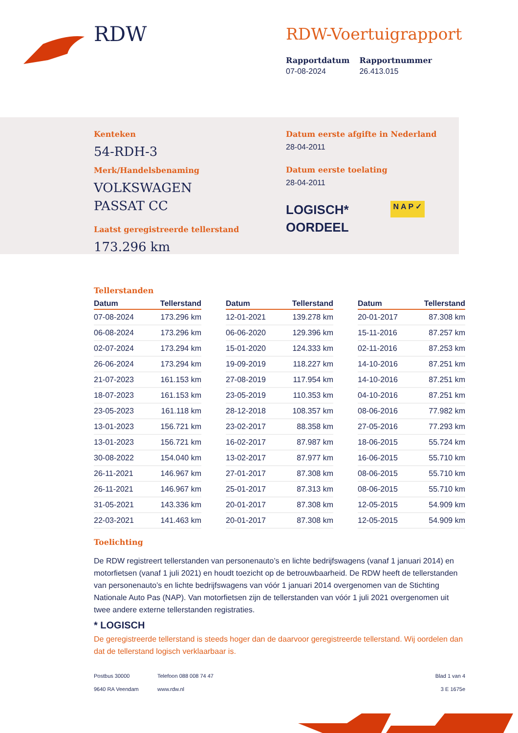RDW
RDW-Voertuigrapport
Rapportdatum
07-08-2024
Rapportnummer
26.413.015
Kenteken
54-RDH-3
Merk/Handelsbenaming
VOLKSWAGEN
PASSAT CC
Laatst geregistreerde tellerstand
173.296 km
Datum eerste afgifte in Nederland
28-04-2011
Datum eerste toelating
28-04-2011
LOGISCH*
OORDEEL
N A P ✓
Tellerstanden
| Datum | Tellerstand |
| --- | --- |
| 07-08-2024 | 173.296 km |
| 06-08-2024 | 173.296 km |
| 02-07-2024 | 173.294 km |
| 26-06-2024 | 173.294 km |
| 21-07-2023 | 161.153 km |
| 18-07-2023 | 161.153 km |
| 23-05-2023 | 161.118 km |
| 13-01-2023 | 156.721 km |
| 13-01-2023 | 156.721 km |
| 30-08-2022 | 154.040 km |
| 26-11-2021 | 146.967 km |
| 26-11-2021 | 146.967 km |
| 31-05-2021 | 143.336 km |
| 22-03-2021 | 141.463 km |
| Datum | Tellerstand |
| --- | --- |
| 12-01-2021 | 139.278 km |
| 06-06-2020 | 129.396 km |
| 15-01-2020 | 124.333 km |
| 19-09-2019 | 118.227 km |
| 27-08-2019 | 117.954 km |
| 23-05-2019 | 110.353 km |
| 28-12-2018 | 108.357 km |
| 23-02-2017 | 88.358 km |
| 16-02-2017 | 87.987 km |
| 13-02-2017 | 87.977 km |
| 27-01-2017 | 87.308 km |
| 25-01-2017 | 87.313 km |
| 20-01-2017 | 87.308 km |
| 20-01-2017 | 87.308 km |
| Datum | Tellerstand |
| --- | --- |
| 20-01-2017 | 87.308 km |
| 15-11-2016 | 87.257 km |
| 02-11-2016 | 87.253 km |
| 14-10-2016 | 87.251 km |
| 14-10-2016 | 87.251 km |
| 04-10-2016 | 87.251 km |
| 08-06-2016 | 77.982 km |
| 27-05-2016 | 77.293 km |
| 18-06-2015 | 55.724 km |
| 16-06-2015 | 55.710 km |
| 08-06-2015 | 55.710 km |
| 08-06-2015 | 55.710 km |
| 12-05-2015 | 54.909 km |
| 12-05-2015 | 54.909 km |
Toelichting
De RDW registreert tellerstanden van personenauto’s en lichte bedrijfswagens (vanaf 1 januari 2014) en motorfietsen (vanaf 1 juli 2021) en houdt toezicht op de betrouwbaarheid. De RDW heeft de tellerstanden van personenauto’s en lichte bedrijfswagens van vóór 1 januari 2014 overgenomen van de Stichting Nationale Auto Pas (NAP). Van motorfietsen zijn de tellerstanden van vóór 1 juli 2021 overgenomen uit twee andere externe tellerstanden registraties.
* LOGISCH
De geregistreerde tellerstand is steeds hoger dan de daarvoor geregistreerde tellerstand. Wij oordelen dan dat de tellerstand logisch verklaarbaar is.
Postbus 30000
9640 RA Veendam
Telefoon 088 008 74 47
www.rdw.nl
Blad 1 van 4
3 E 1675e